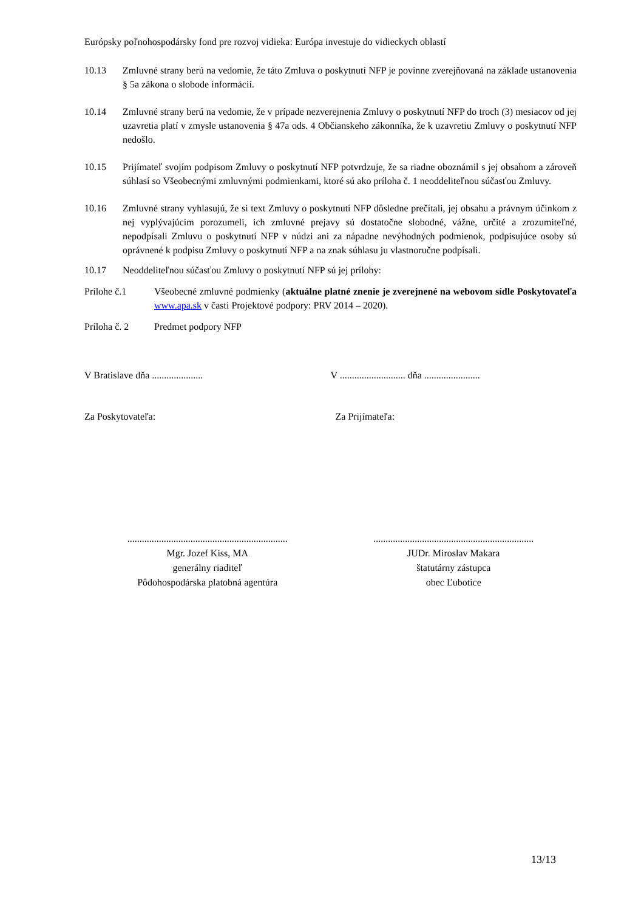Európsky poľnohospodársky fond pre rozvoj vidieka: Európa investuje do vidieckych oblastí
10.13 Zmluvné strany berú na vedomie, že táto Zmluva o poskytnutí NFP je povinne zverejňovaná na základe ustanovenia § 5a zákona o slobode informácií.
10.14 Zmluvné strany berú na vedomie, že v prípade nezverejnenia Zmluvy o poskytnutí NFP do troch (3) mesiacov od jej uzavretia platí v zmysle ustanovenia § 47a ods. 4 Občianskeho zákonníka, že k uzavretiu Zmluvy o poskytnutí NFP nedošlo.
10.15 Prijímateľ svojím podpisom Zmluvy o poskytnutí NFP potvrdzuje, že sa riadne oboznámil s jej obsahom a zároveň súhlasí so Všeobecnými zmluvnými podmienkami, ktoré sú ako príloha č. 1 neoddeliteľnou súčasťou Zmluvy.
10.16 Zmluvné strany vyhlasujú, že si text Zmluvy o poskytnutí NFP dôsledne prečítali, jej obsahu a právnym účinkom z nej vyplývajúcim porozumeli, ich zmluvné prejavy sú dostatočne slobodné, vážne, určité a zrozumiteľné, nepodpísali Zmluvu o poskytnutí NFP v núdzi ani za nápadne nevýhodných podmienok, podpisujúce osoby sú oprávnené k podpisu Zmluvy o poskytnutí NFP a na znak súhlasu ju vlastnoručne podpísali.
10.17 Neoddeliteľnou súčasťou Zmluvy o poskytnutí NFP sú jej prílohy:
Prílohe č.1 Všeobecné zmluvné podmienky (aktuálne platné znenie je zverejnené na webovom sídle Poskytovateľa www.apa.sk v časti Projektové podpory: PRV 2014 – 2020).
Príloha č. 2
Predmet podpory NFP
V Bratislave dňa .....................
V ........................... dňa .......................
Za Poskytovateľa: Za Prijímateľa:
..................................................................
Mgr. Jozef Kiss, MA
generálny riaditeľ
Pôdohospodárska platobná agentúra
..................................................................
JUDr. Miroslav Makara
štatutárny zástupca
obec Ľubotice
13/13